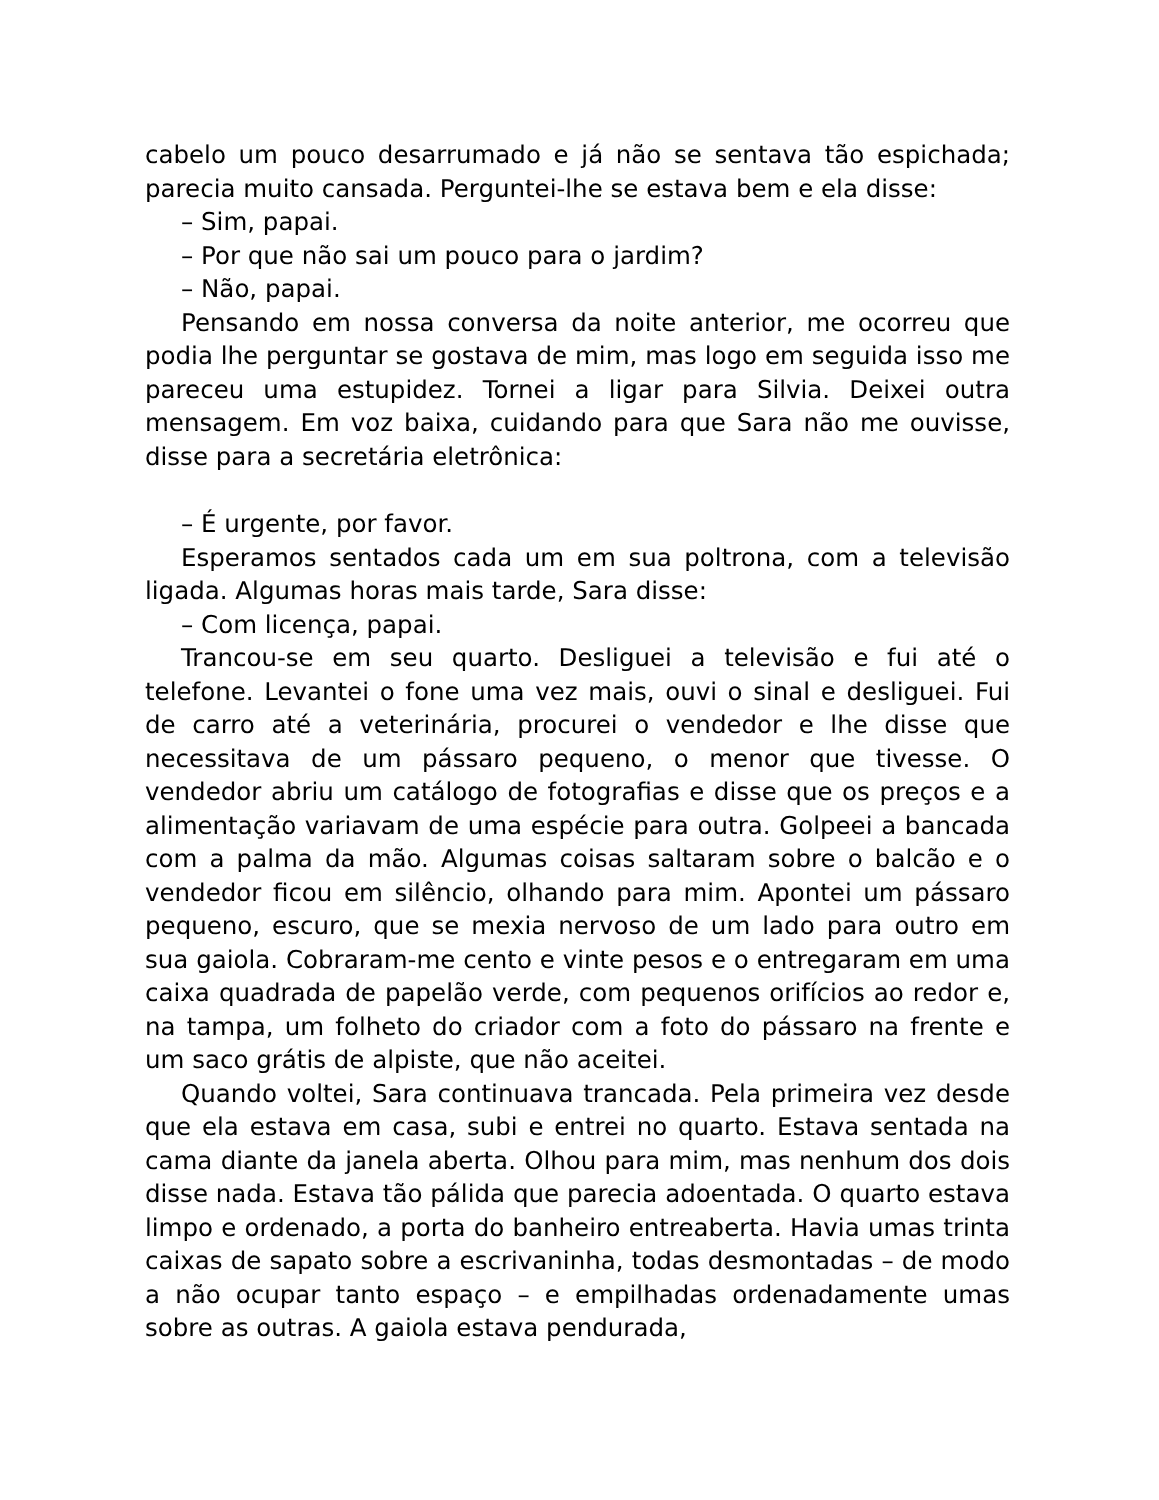cabelo um pouco desarrumado e já não se sentava tão espichada; parecia muito cansada. Perguntei-lhe se estava bem e ela disse:
– Sim, papai.
– Por que não sai um pouco para o jardim?
– Não, papai.
Pensando em nossa conversa da noite anterior, me ocorreu que podia lhe perguntar se gostava de mim, mas logo em seguida isso me pareceu uma estupidez. Tornei a ligar para Silvia. Deixei outra mensagem. Em voz baixa, cuidando para que Sara não me ouvisse, disse para a secretária eletrônica:
– É urgente, por favor.
Esperamos sentados cada um em sua poltrona, com a televisão ligada. Algumas horas mais tarde, Sara disse:
– Com licença, papai.
Trancou-se em seu quarto. Desliguei a televisão e fui até o telefone. Levantei o fone uma vez mais, ouvi o sinal e desliguei. Fui de carro até a veterinária, procurei o vendedor e lhe disse que necessitava de um pássaro pequeno, o menor que tivesse. O vendedor abriu um catálogo de fotografias e disse que os preços e a alimentação variavam de uma espécie para outra. Golpeei a bancada com a palma da mão. Algumas coisas saltaram sobre o balcão e o vendedor ficou em silêncio, olhando para mim. Apontei um pássaro pequeno, escuro, que se mexia nervoso de um lado para outro em sua gaiola. Cobraram-me cento e vinte pesos e o entregaram em uma caixa quadrada de papelão verde, com pequenos orifícios ao redor e, na tampa, um folheto do criador com a foto do pássaro na frente e um saco grátis de alpiste, que não aceitei.
Quando voltei, Sara continuava trancada. Pela primeira vez desde que ela estava em casa, subi e entrei no quarto. Estava sentada na cama diante da janela aberta. Olhou para mim, mas nenhum dos dois disse nada. Estava tão pálida que parecia adoentada. O quarto estava limpo e ordenado, a porta do banheiro entreaberta. Havia umas trinta caixas de sapato sobre a escrivaninha, todas desmontadas – de modo a não ocupar tanto espaço – e empilhadas ordenadamente umas sobre as outras. A gaiola estava pendurada,